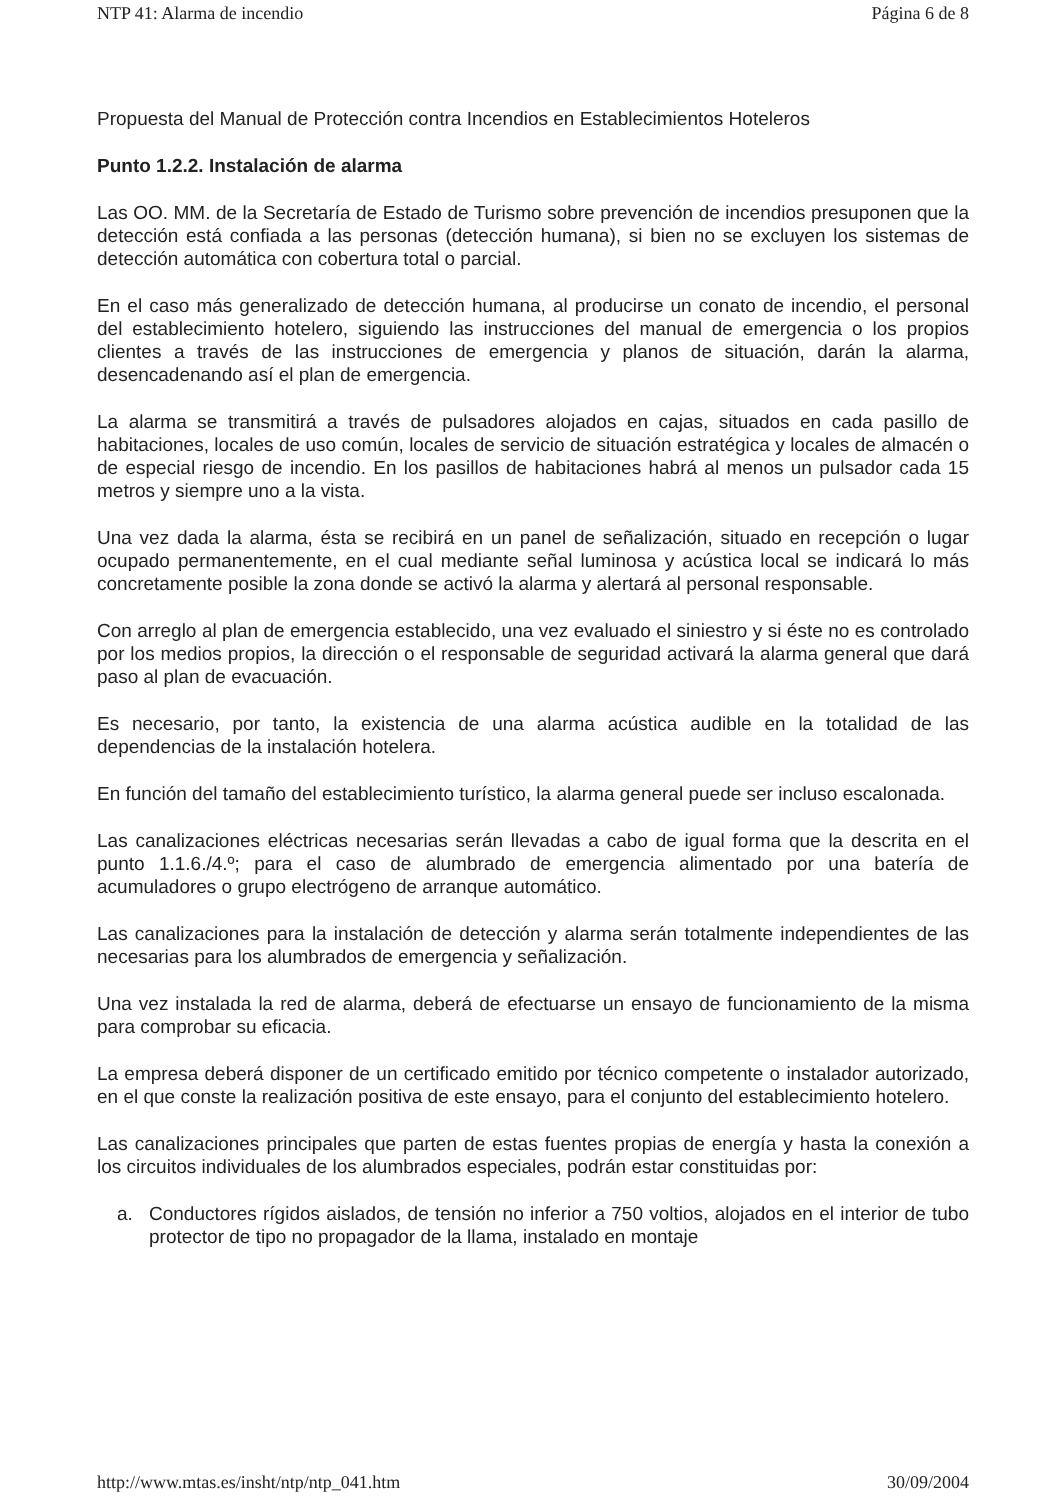NTP 41: Alarma de incendio Página 6 de 8
Propuesta del Manual de Protección contra Incendios en Establecimientos Hoteleros
Punto 1.2.2. Instalación de alarma
Las OO. MM. de la Secretaría de Estado de Turismo sobre prevención de incendios presuponen que la detección está confiada a las personas (detección humana), si bien no se excluyen los sistemas de detección automática con cobertura total o parcial.
En el caso más generalizado de detección humana, al producirse un conato de incendio, el personal del establecimiento hotelero, siguiendo las instrucciones del manual de emergencia o los propios clientes a través de las instrucciones de emergencia y planos de situación, darán la alarma, desencadenando así el plan de emergencia.
La alarma se transmitirá a través de pulsadores alojados en cajas, situados en cada pasillo de habitaciones, locales de uso común, locales de servicio de situación estratégica y locales de almacén o de especial riesgo de incendio. En los pasillos de habitaciones habrá al menos un pulsador cada 15 metros y siempre uno a la vista.
Una vez dada la alarma, ésta se recibirá en un panel de señalización, situado en recepción o lugar ocupado permanentemente, en el cual mediante señal luminosa y acústica local se indicará lo más concretamente posible la zona donde se activó la alarma y alertará al personal responsable.
Con arreglo al plan de emergencia establecido, una vez evaluado el siniestro y si éste no es controlado por los medios propios, la dirección o el responsable de seguridad activará la alarma general que dará paso al plan de evacuación.
Es necesario, por tanto, la existencia de una alarma acústica audible en la totalidad de las dependencias de la instalación hotelera.
En función del tamaño del establecimiento turístico, la alarma general puede ser incluso escalonada.
Las canalizaciones eléctricas necesarias serán llevadas a cabo de igual forma que la descrita en el punto 1.1.6./4.º; para el caso de alumbrado de emergencia alimentado por una batería de acumuladores o grupo electrógeno de arranque automático.
Las canalizaciones para la instalación de detección y alarma serán totalmente independientes de las necesarias para los alumbrados de emergencia y señalización.
Una vez instalada la red de alarma, deberá de efectuarse un ensayo de funcionamiento de la misma para comprobar su eficacia.
La empresa deberá disponer de un certificado emitido por técnico competente o instalador autorizado, en el que conste la realización positiva de este ensayo, para el conjunto del establecimiento hotelero.
Las canalizaciones principales que parten de estas fuentes propias de energía y hasta la conexión a los circuitos individuales de los alumbrados especiales, podrán estar constituidas por:
a. Conductores rígidos aislados, de tensión no inferior a 750 voltios, alojados en el interior de tubo protector de tipo no propagador de la llama, instalado en montaje
http://www.mtas.es/insht/ntp/ntp_041.htm 30/09/2004